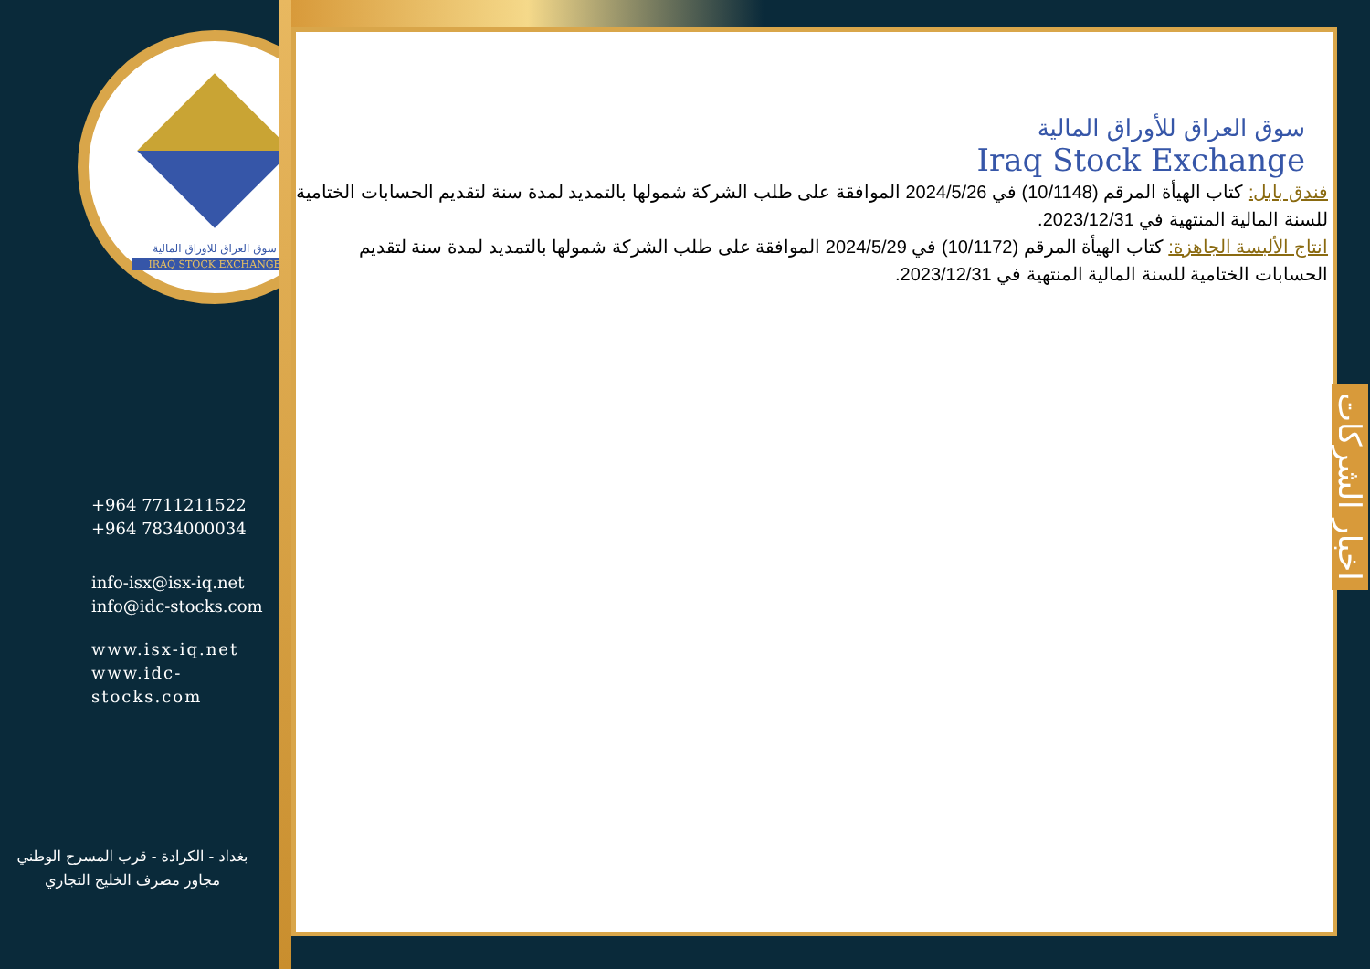سوق العراق للاوراق المالية
IRAQ STOCK EXCHANGE
+964 7711211522
+964 7834000034
info-isx@isx-iq.net
info@idc-stocks.com
www.isx-iq.net
www.idc-stocks.com
بغداد - الكرادة - قرب المسرح الوطني
مجاور مصرف الخليج التجاري
سوق العراق للأوراق المالية
Iraq Stock Exchange
فندق بابل: كتاب الهيأة المرقم (10/1148) في 2024/5/26 الموافقة على طلب الشركة شمولها بالتمديد لمدة سنة لتقديم الحسابات الختامية للسنة المالية المنتهية في 2023/12/31.
انتاج الألبسة الجاهزة: كتاب الهيأة المرقم (10/1172) في 2024/5/29 الموافقة على طلب الشركة شمولها بالتمديد لمدة سنة لتقديم الحسابات الختامية للسنة المالية المنتهية في 2023/12/31.
اخبار الشركات